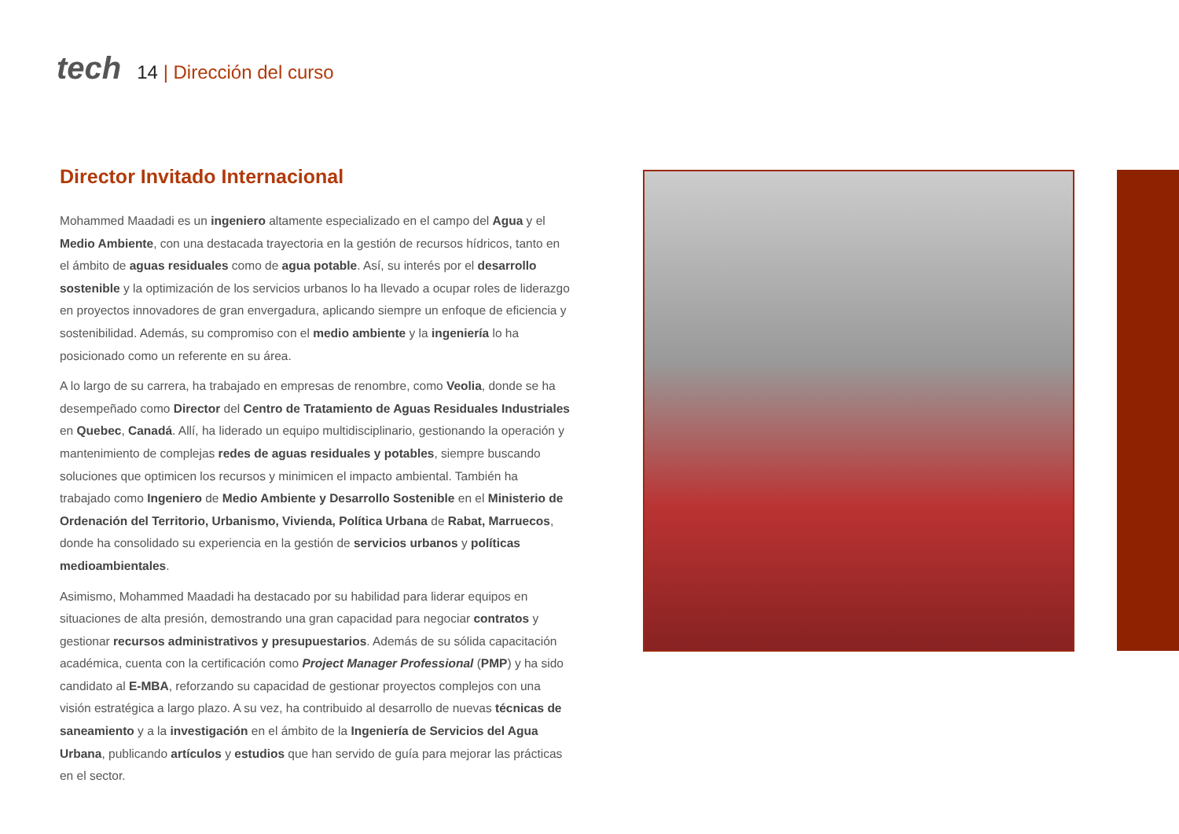tech
14 | Dirección del curso
Director Invitado Internacional
Mohammed Maadadi es un ingeniero altamente especializado en el campo del Agua y el Medio Ambiente, con una destacada trayectoria en la gestión de recursos hídricos, tanto en el ámbito de aguas residuales como de agua potable. Así, su interés por el desarrollo sostenible y la optimización de los servicios urbanos lo ha llevado a ocupar roles de liderazgo en proyectos innovadores de gran envergadura, aplicando siempre un enfoque de eficiencia y sostenibilidad. Además, su compromiso con el medio ambiente y la ingeniería lo ha posicionado como un referente en su área.
A lo largo de su carrera, ha trabajado en empresas de renombre, como Veolia, donde se ha desempeñado como Director del Centro de Tratamiento de Aguas Residuales Industriales en Quebec, Canadá. Allí, ha liderado un equipo multidisciplinario, gestionando la operación y mantenimiento de complejas redes de aguas residuales y potables, siempre buscando soluciones que optimicen los recursos y minimicen el impacto ambiental. También ha trabajado como Ingeniero de Medio Ambiente y Desarrollo Sostenible en el Ministerio de Ordenación del Territorio, Urbanismo, Vivienda, Política Urbana de Rabat, Marruecos, donde ha consolidado su experiencia en la gestión de servicios urbanos y políticas medioambientales.
Asimismo, Mohammed Maadadi ha destacado por su habilidad para liderar equipos en situaciones de alta presión, demostrando una gran capacidad para negociar contratos y gestionar recursos administrativos y presupuestarios. Además de su sólida capacitación académica, cuenta con la certificación como Project Manager Professional (PMP) y ha sido candidato al E-MBA, reforzando su capacidad de gestionar proyectos complejos con una visión estratégica a largo plazo. A su vez, ha contribuido al desarrollo de nuevas técnicas de saneamiento y a la investigación en el ámbito de la Ingeniería de Servicios del Agua Urbana, publicando artículos y estudios que han servido de guía para mejorar las prácticas en el sector.